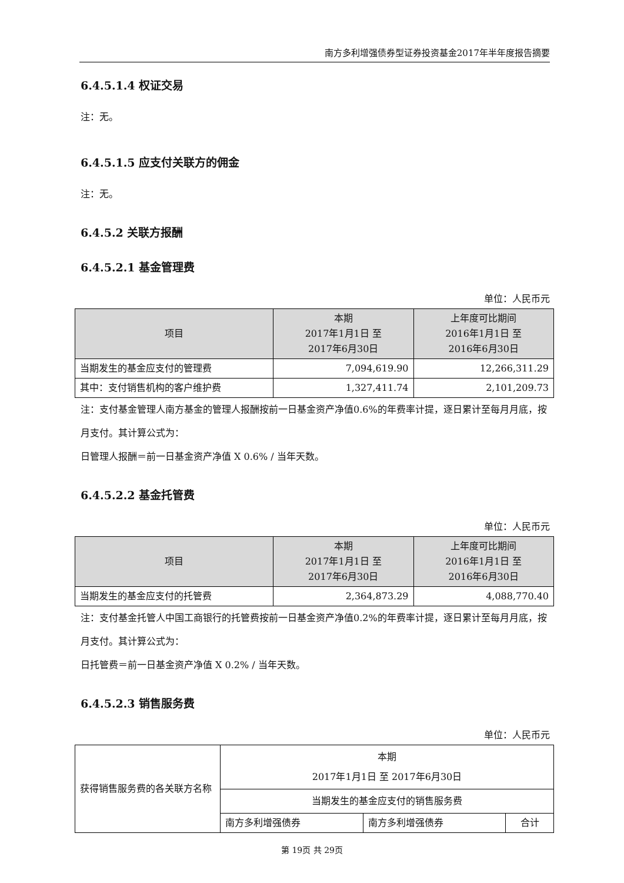南方多利增强债券型证券投资基金2017年半年度报告摘要
6.4.5.1.4 权证交易
注：无。
6.4.5.1.5 应支付关联方的佣金
注：无。
6.4.5.2 关联方报酬
6.4.5.2.1 基金管理费
单位：人民币元
| 项目 | 本期 2017年1月1日 至 2017年6月30日 | 上年度可比期间 2016年1月1日 至 2016年6月30日 |
| --- | --- | --- |
| 当期发生的基金应支付的管理费 | 7,094,619.90 | 12,266,311.29 |
| 其中：支付销售机构的客户维护费 | 1,327,411.74 | 2,101,209.73 |
注：支付基金管理人南方基金的管理人报酬按前一日基金资产净值0.6%的年费率计提，逐日累计至每月月底，按月支付。其计算公式为：
日管理人报酬＝前一日基金资产净值 X 0.6% / 当年天数。
6.4.5.2.2 基金托管费
单位：人民币元
| 项目 | 本期 2017年1月1日 至 2017年6月30日 | 上年度可比期间 2016年1月1日 至 2016年6月30日 |
| --- | --- | --- |
| 当期发生的基金应支付的托管费 | 2,364,873.29 | 4,088,770.40 |
注：支付基金托管人中国工商银行的托管费按前一日基金资产净值0.2%的年费率计提，逐日累计至每月月底，按月支付。其计算公式为：
日托管费＝前一日基金资产净值 X 0.2% / 当年天数。
6.4.5.2.3 销售服务费
单位：人民币元
| 获得销售服务费的各关联方名称 | 本期 2017年1月1日 至 2017年6月30日 | | |
| | 当期发生的基金应支付的销售服务费 | | |
| | 南方多利增强债券 | 南方多利增强债券 | 合计 |
第 19页 共 29页